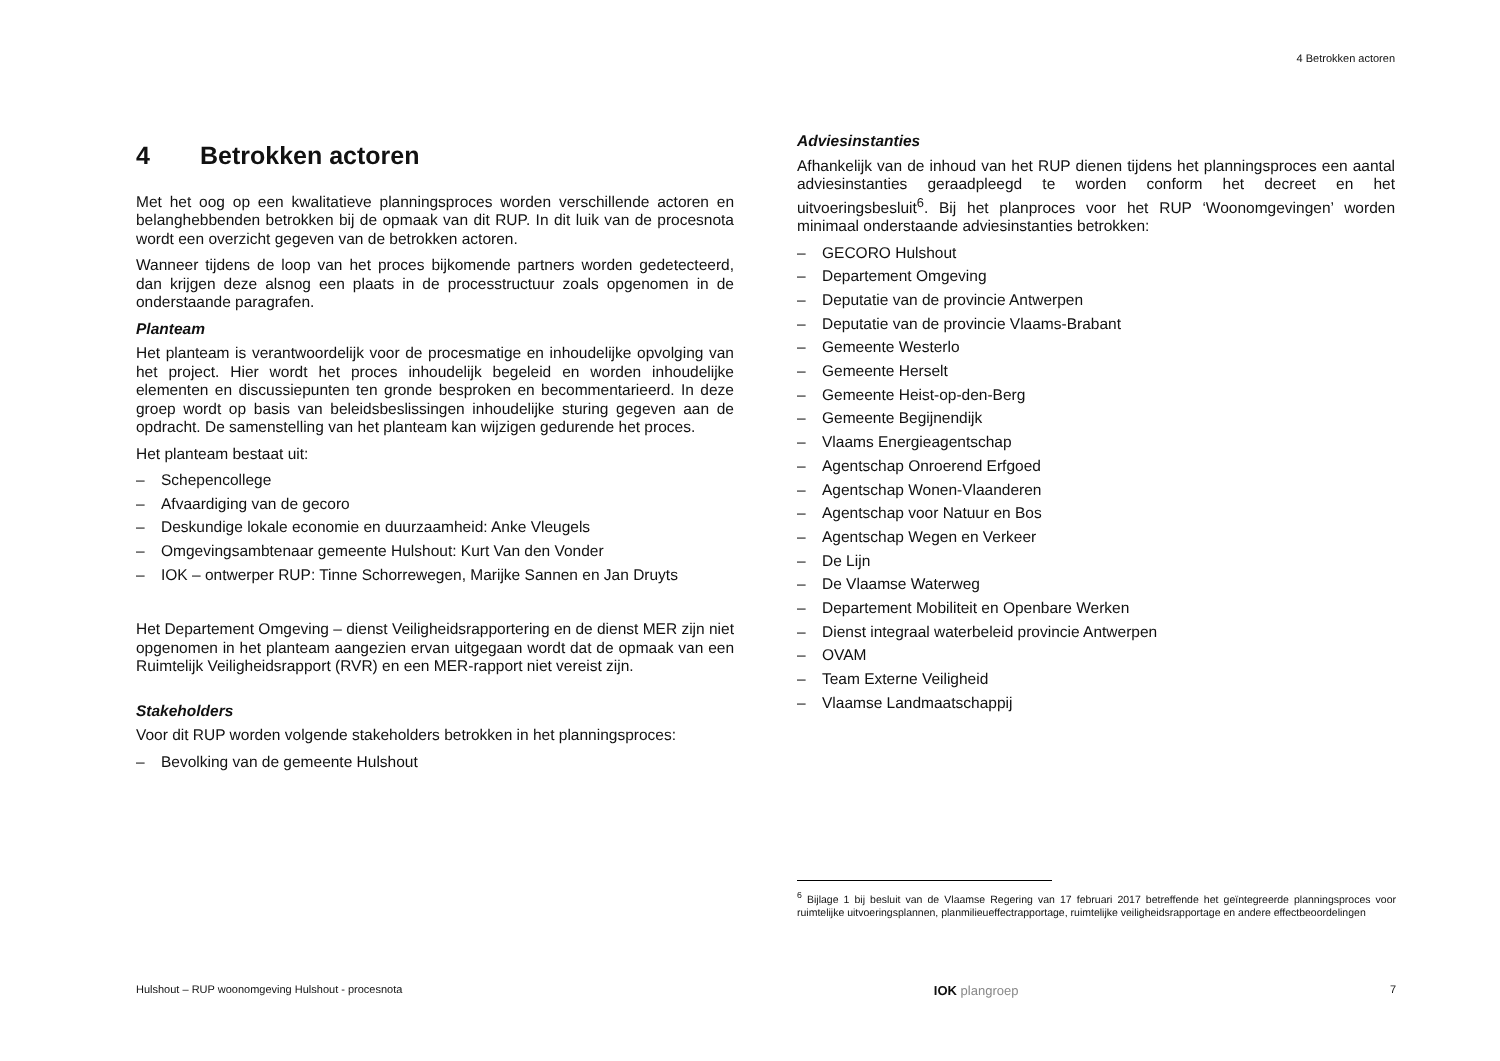4 Betrokken actoren
4 Betrokken actoren
Met het oog op een kwalitatieve planningsproces worden verschillende actoren en belanghebbenden betrokken bij de opmaak van dit RUP. In dit luik van de procesnota wordt een overzicht gegeven van de betrokken actoren.
Wanneer tijdens de loop van het proces bijkomende partners worden gedetecteerd, dan krijgen deze alsnog een plaats in de processtructuur zoals opgenomen in de onderstaande paragrafen.
Planteam
Het planteam is verantwoordelijk voor de procesmatige en inhoudelijke opvolging van het project. Hier wordt het proces inhoudelijk begeleid en worden inhoudelijke elementen en discussiepunten ten gronde besproken en becommentarieerd. In deze groep wordt op basis van beleidsbeslissingen inhoudelijke sturing gegeven aan de opdracht. De samenstelling van het planteam kan wijzigen gedurende het proces.
Het planteam bestaat uit:
– Schepencollege
– Afvaardiging van de gecoro
– Deskundige lokale economie en duurzaamheid: Anke Vleugels
– Omgevingsambtenaar gemeente Hulshout: Kurt Van den Vonder
– IOK – ontwerper RUP: Tinne Schorrewegen, Marijke Sannen en Jan Druyts
Het Departement Omgeving – dienst Veiligheidsrapportering en de dienst MER zijn niet opgenomen in het planteam aangezien ervan uitgegaan wordt dat de opmaak van een Ruimtelijk Veiligheidsrapport (RVR) en een MER-rapport niet vereist zijn.
Stakeholders
Voor dit RUP worden volgende stakeholders betrokken in het planningsproces:
– Bevolking van de gemeente Hulshout
Adviesinstanties
Afhankelijk van de inhoud van het RUP dienen tijdens het planningsproces een aantal adviesinstanties geraadpleegd te worden conform het decreet en het uitvoeringsbesluit<sup>6</sup>. Bij het planproces voor het RUP ‘Woonomgevingen’ worden minimaal onderstaande adviesinstanties betrokken:
– GECORO Hulshout
– Departement Omgeving
– Deputatie van de provincie Antwerpen
– Deputatie van de provincie Vlaams-Brabant
– Gemeente Westerlo
– Gemeente Herselt
– Gemeente Heist-op-den-Berg
– Gemeente Begijnendijk
– Vlaams Energieagentschap
– Agentschap Onroerend Erfgoed
– Agentschap Wonen-Vlaanderen
– Agentschap voor Natuur en Bos
– Agentschap Wegen en Verkeer
– De Lijn
– De Vlaamse Waterweg
– Departement Mobiliteit en Openbare Werken
– Dienst integraal waterbeleid provincie Antwerpen
– OVAM
– Team Externe Veiligheid
– Vlaamse Landmaatschappij
<sup>6</sup> Bijlage 1 bij besluit van de Vlaamse Regering van 17 februari 2017 betreffende het geïntegreerde planningsproces voor ruimtelijke uitvoeringsplannen, planmilieueffectrapportage, ruimtelijke veiligheidsrapportage en andere effectbeoordelingen
Hulshout – RUP woonomgeving Hulshout - procesnota IOK plangroep 7